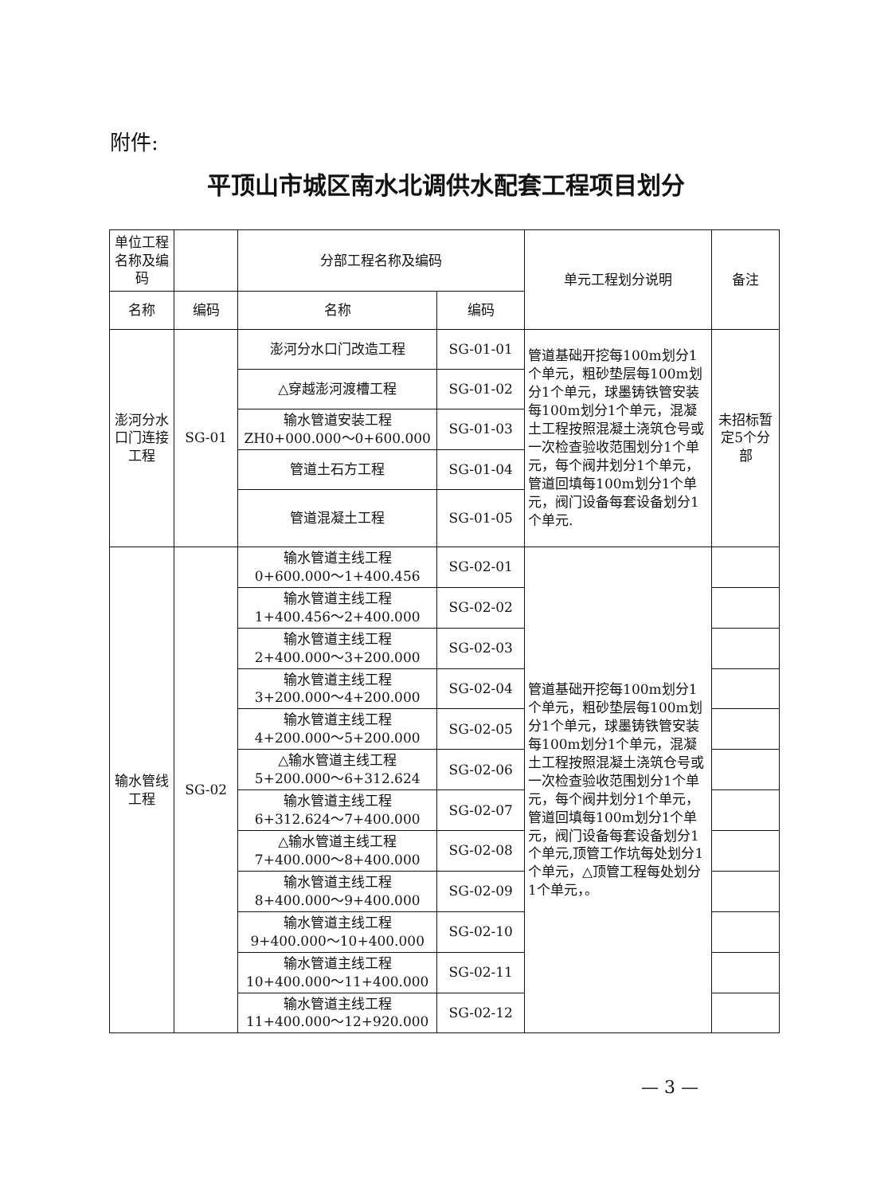附件:
平顶山市城区南水北调供水配套工程项目划分
| 单位工程名称及编码 | | 分部工程名称及编码 | | 单元工程划分说明 | 备注 |
| --- | --- | --- | --- | --- | --- |
| 名称 | 编码 | 名称 | 编码 | | |
| 澎河分水口门连接工程 | SG-01 | 澎河分水口门改造工程 | SG-01-01 | 管道基础开挖每100m划分1个单元，粗砂垫层每100m划分1个单元，球墨铸铁管安装每100m划分1个单元，混凝土工程按照混凝土浇筑仓号或一次检查验收范围划分1个单元，每个阀井划分1个单元，管道回填每100m划分1个单元，阀门设备每套设备划分1个单元. | 未招标暂定5个分部 |
| | | △穿越澎河渡槽工程 | SG-01-02 | | |
| | | 输水管道安装工程 ZH0+000.000～0+600.000 | SG-01-03 | | |
| | | 管道土石方工程 | SG-01-04 | | |
| | | 管道混凝土工程 | SG-01-05 | | |
| 输水管线工程 | SG-02 | 输水管道主线工程 0+600.000～1+400.456 | SG-02-01 | 管道基础开挖每100m划分1个单元，粗砂垫层每100m划分1个单元，球墨铸铁管安装每100m划分1个单元，混凝土工程按照混凝土浇筑仓号或一次检查验收范围划分1个单元，每个阀井划分1个单元，管道回填每100m划分1个单元，阀门设备每套设备划分1个单元,顶管工作坑每处划分1个单元，△顶管工程每处划分1个单元，。 | |
| | | 输水管道主线工程 1+400.456～2+400.000 | SG-02-02 | | |
| | | 输水管道主线工程 2+400.000～3+200.000 | SG-02-03 | | |
| | | 输水管道主线工程 3+200.000～4+200.000 | SG-02-04 | | |
| | | 输水管道主线工程 4+200.000～5+200.000 | SG-02-05 | | |
| | | △输水管道主线工程 5+200.000～6+312.624 | SG-02-06 | | |
| | | 输水管道主线工程 6+312.624～7+400.000 | SG-02-07 | | |
| | | △输水管道主线工程 7+400.000～8+400.000 | SG-02-08 | | |
| | | 输水管道主线工程 8+400.000～9+400.000 | SG-02-09 | | |
| | | 输水管道主线工程 9+400.000～10+400.000 | SG-02-10 | | |
| | | 输水管道主线工程 10+400.000～11+400.000 | SG-02-11 | | |
| | | 输水管道主线工程 11+400.000～12+920.000 | SG-02-12 | | |
— 3 —